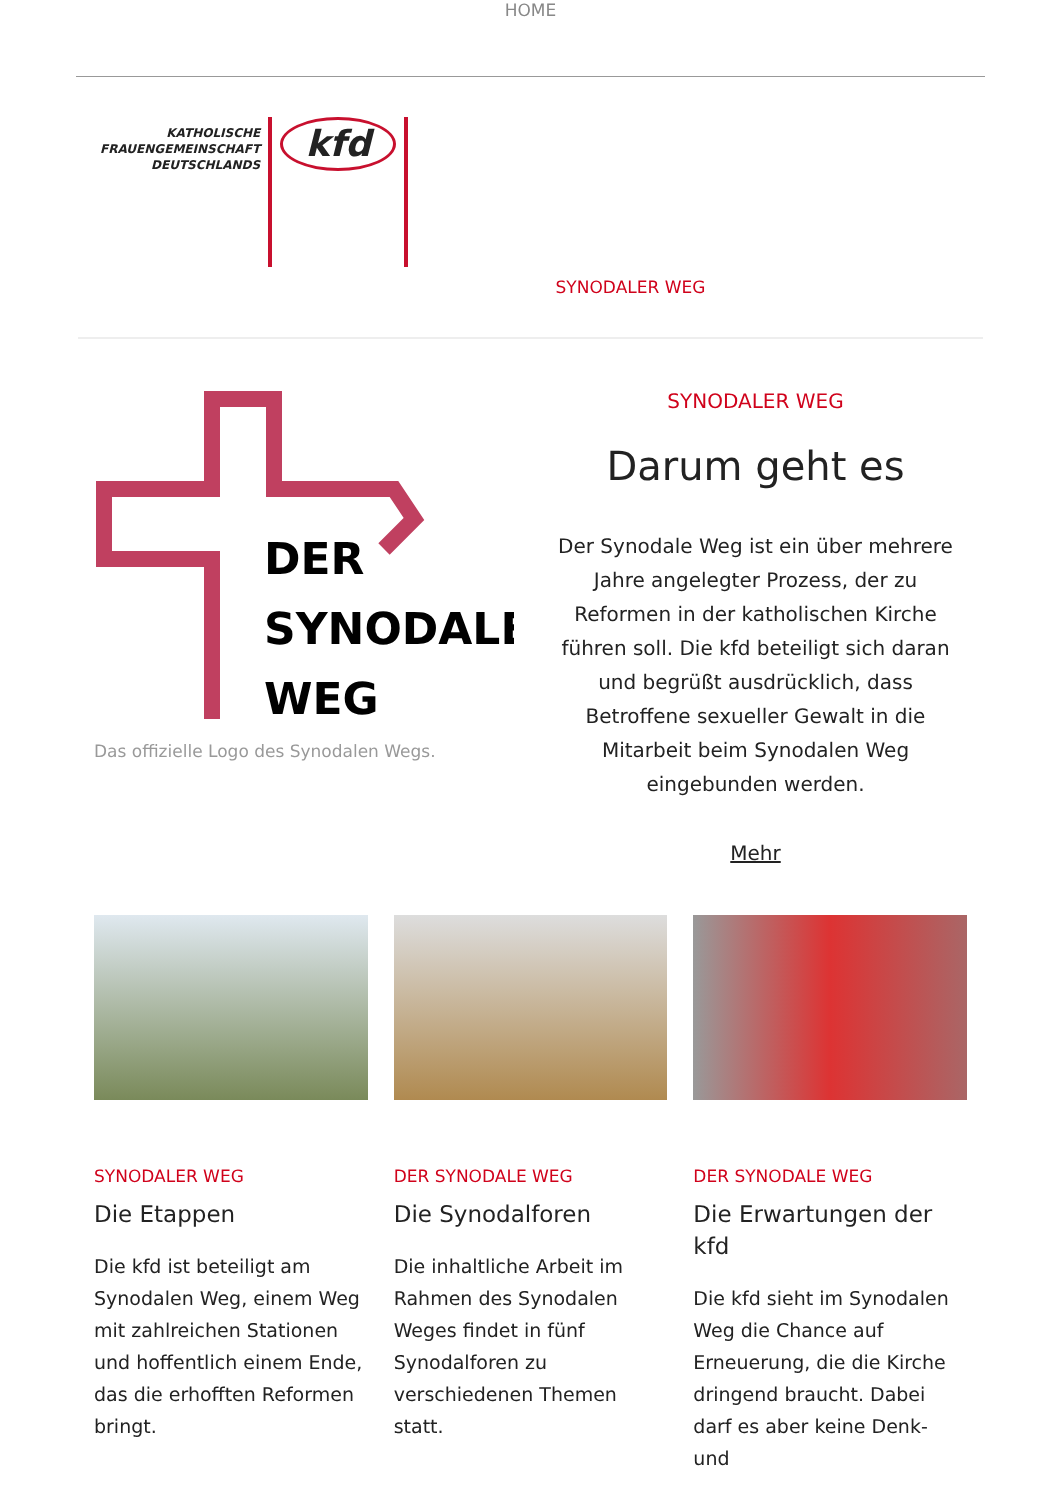HOME
KATHOLISCHE
FRAUENGEMEINSCHAFT
DEUTSCHLANDS
kfd
SYNODALER WEG
DER
SYNODALE
WEG
Das offizielle Logo des Synodalen Wegs.
SYNODALER WEG
Darum geht es
Der Synodale Weg ist ein über mehrere Jahre angelegter Prozess, der zu Reformen in der katholischen Kirche führen soll. Die kfd beteiligt sich daran und begrüßt ausdrücklich, dass Betroffene sexueller Gewalt in die Mitarbeit beim Synodalen Weg eingebunden werden.
Mehr
SYNODALER WEG
Die Etappen
Die kfd ist beteiligt am Synodalen Weg, einem Weg mit zahlreichen Stationen und hoffentlich einem Ende, das die erhofften Reformen bringt.
DER SYNODALE WEG
Die Synodalforen
Die inhaltliche Arbeit im Rahmen des Synodalen Weges findet in fünf Synodalforen zu verschiedenen Themen statt.
DER SYNODALE WEG
Die Erwartungen der kfd
Die kfd sieht im Synodalen Weg die Chance auf Erneuerung, die die Kirche dringend braucht. Dabei darf es aber keine Denk- und